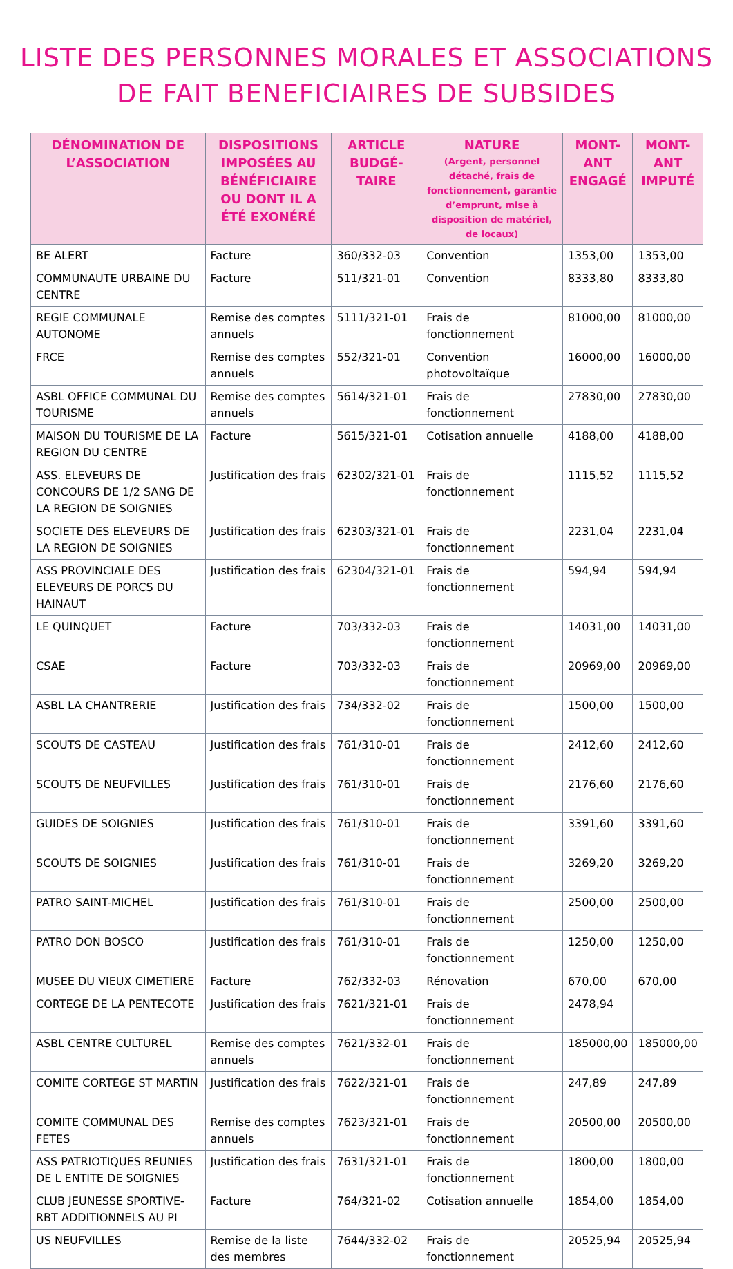LISTE DES PERSONNES MORALES ET ASSOCIATIONS
DE FAIT BENEFICIAIRES DE SUBSIDES
| DÉNOMINATION DE L’ASSOCIATION | DISPOSITIONS IMPOSÉES AU BÉNÉFICIAIRE OU DONT IL A ÉTÉ EXONÉRÉ | ARTICLE BUDGÉ-TAIRE | NATURE (Argent, personnel détaché, frais de fonctionnement, garantie d’emprunt, mise à disposition de matériel, de locaux) | MONT-ANT ENGAGÉ | MONT-ANT IMPUTÉ |
| --- | --- | --- | --- | --- | --- |
| BE ALERT | Facture | 360/332-03 | Convention | 1353,00 | 1353,00 |
| COMMUNAUTE URBAINE DU CENTRE | Facture | 511/321-01 | Convention | 8333,80 | 8333,80 |
| REGIE COMMUNALE AUTONOME | Remise des comptes annuels | 5111/321-01 | Frais de fonctionnement | 81000,00 | 81000,00 |
| FRCE | Remise des comptes annuels | 552/321-01 | Convention photovoltaïque | 16000,00 | 16000,00 |
| ASBL OFFICE COMMUNAL DU TOURISME | Remise des comptes annuels | 5614/321-01 | Frais de fonctionnement | 27830,00 | 27830,00 |
| MAISON DU TOURISME DE LA REGION DU CENTRE | Facture | 5615/321-01 | Cotisation annuelle | 4188,00 | 4188,00 |
| ASS. ELEVEURS DE CONCOURS DE 1/2 SANG DE LA REGION DE SOIGNIES | Justification des frais | 62302/321-01 | Frais de fonctionnement | 1115,52 | 1115,52 |
| SOCIETE DES ELEVEURS DE LA REGION DE SOIGNIES | Justification des frais | 62303/321-01 | Frais de fonctionnement | 2231,04 | 2231,04 |
| ASS PROVINCIALE DES ELEVEURS DE PORCS DU HAINAUT | Justification des frais | 62304/321-01 | Frais de fonctionnement | 594,94 | 594,94 |
| LE QUINQUET | Facture | 703/332-03 | Frais de fonctionnement | 14031,00 | 14031,00 |
| CSAE | Facture | 703/332-03 | Frais de fonctionnement | 20969,00 | 20969,00 |
| ASBL LA CHANTRERIE | Justification des frais | 734/332-02 | Frais de fonctionnement | 1500,00 | 1500,00 |
| SCOUTS DE CASTEAU | Justification des frais | 761/310-01 | Frais de fonctionnement | 2412,60 | 2412,60 |
| SCOUTS DE NEUFVILLES | Justification des frais | 761/310-01 | Frais de fonctionnement | 2176,60 | 2176,60 |
| GUIDES DE SOIGNIES | Justification des frais | 761/310-01 | Frais de fonctionnement | 3391,60 | 3391,60 |
| SCOUTS DE SOIGNIES | Justification des frais | 761/310-01 | Frais de fonctionnement | 3269,20 | 3269,20 |
| PATRO SAINT-MICHEL | Justification des frais | 761/310-01 | Frais de fonctionnement | 2500,00 | 2500,00 |
| PATRO DON BOSCO | Justification des frais | 761/310-01 | Frais de fonctionnement | 1250,00 | 1250,00 |
| MUSEE DU VIEUX CIMETIERE | Facture | 762/332-03 | Rénovation | 670,00 | 670,00 |
| CORTEGE DE LA PENTECOTE | Justification des frais | 7621/321-01 | Frais de fonctionnement | 2478,94 | |
| ASBL CENTRE CULTUREL | Remise des comptes annuels | 7621/332-01 | Frais de fonctionnement | 185000,00 | 185000,00 |
| COMITE CORTEGE ST MARTIN | Justification des frais | 7622/321-01 | Frais de fonctionnement | 247,89 | 247,89 |
| COMITE COMMUNAL DES FETES | Remise des comptes annuels | 7623/321-01 | Frais de fonctionnement | 20500,00 | 20500,00 |
| ASS PATRIOTIQUES REUNIES DE L ENTITE DE SOIGNIES | Justification des frais | 7631/321-01 | Frais de fonctionnement | 1800,00 | 1800,00 |
| CLUB JEUNESSE SPORTIVE-RBT ADDITIONNELS AU PI | Facture | 764/321-02 | Cotisation annuelle | 1854,00 | 1854,00 |
| US NEUFVILLES | Remise de la liste des membres | 7644/332-02 | Frais de fonctionnement | 20525,94 | 20525,94 |